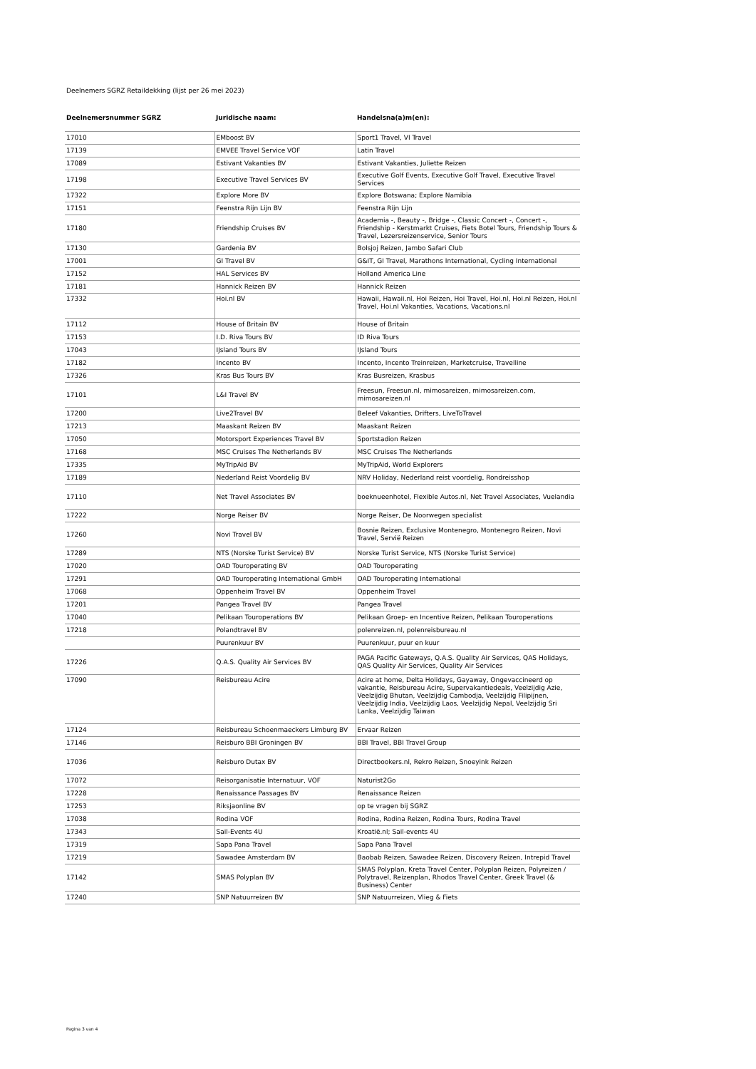Deelnemers SGRZ Retaildekking (lijst per 26 mei 2023)
| Deelnemersnummer SGRZ | Juridische naam: | Handelsna(a)m(en): |
| --- | --- | --- |
| 17010 | EMboost BV | Sport1 Travel, VI Travel |
| 17139 | EMVEE Travel Service VOF | Latin Travel |
| 17089 | Estivant Vakanties BV | Estivant Vakanties, Juliette Reizen |
| 17198 | Executive Travel Services BV | Executive Golf Events, Executive Golf Travel, Executive Travel Services |
| 17322 | Explore More BV | Explore Botswana; Explore Namibia |
| 17151 | Feenstra Rijn Lijn BV | Feenstra Rijn Lijn |
| 17180 | Friendship Cruises BV | Academia -, Beauty -, Bridge -, Classic Concert -, Concert -, Friendship - Kerstmarkt Cruises, Fiets Botel Tours, Friendship Tours & Travel, Lezersreizenservice, Senior Tours |
| 17130 | Gardenia BV | Bolsjoj Reizen, Jambo Safari Club |
| 17001 | GI Travel BV | G&IT, GI Travel, Marathons International, Cycling International |
| 17152 | HAL Services BV | Holland America Line |
| 17181 | Hannick Reizen BV | Hannick Reizen |
| 17332 | Hoi.nl BV | Hawaii, Hawaii.nl, Hoi Reizen, Hoi Travel, Hoi.nl, Hoi.nl Reizen, Hoi.nl Travel, Hoi.nl Vakanties, Vacations, Vacations.nl |
| 17112 | House of Britain BV | House of Britain |
| 17153 | I.D. Riva Tours BV | ID Riva Tours |
| 17043 | IJsland Tours BV | IJsland Tours |
| 17182 | Incento BV | Incento, Incento Treinreizen, Marketcruise, Travelline |
| 17326 | Kras Bus Tours BV | Kras Busreizen, Krasbus |
| 17101 | L&I Travel BV | Freesun, Freesun.nl, mimosareizen, mimosareizen.com, mimosareizen.nl |
| 17200 | Live2Travel BV | Beleef Vakanties, Drifters, LiveToTravel |
| 17213 | Maaskant Reizen BV | Maaskant Reizen |
| 17050 | Motorsport Experiences Travel BV | Sportstadion Reizen |
| 17168 | MSC Cruises The Netherlands BV | MSC Cruises The Netherlands |
| 17335 | MyTripAid BV | MyTripAid, World Explorers |
| 17189 | Nederland Reist Voordelig BV | NRV Holiday, Nederland reist voordelig, Rondreisshop |
| 17110 | Net Travel Associates BV | boeknueenhotel, Flexible Autos.nl, Net Travel Associates, Vuelandia |
| 17222 | Norge Reiser BV | Norge Reiser, De Noorwegen specialist |
| 17260 | Novi Travel BV | Bosnie Reizen, Exclusive Montenegro, Montenegro Reizen, Novi Travel, Servië Reizen |
| 17289 | NTS (Norske Turist Service) BV | Norske Turist Service, NTS (Norske Turist Service) |
| 17020 | OAD Touroperating BV | OAD Touroperating |
| 17291 | OAD Touroperating International GmbH | OAD Touroperating International |
| 17068 | Oppenheim Travel BV | Oppenheim Travel |
| 17201 | Pangea Travel BV | Pangea Travel |
| 17040 | Pelikaan Touroperations BV | Pelikaan Groep- en Incentive Reizen, Pelikaan Touroperations |
| 17218 | Polandtravel BV | polenreizen.nl, polenreisbureau.nl |
| | Puurenkuur BV | Puurenkuur, puur en kuur |
| 17226 | Q.A.S. Quality Air Services BV | PAGA Pacific Gateways, Q.A.S. Quality Air Services, QAS Holidays, QAS Quality Air Services, Quality Air Services |
| 17090 | Reisbureau Acire | Acire at home, Delta Holidays, Gayaway, Ongevaccineerd op vakantie, Reisbureau Acire, Supervakantiedeals, Veelzijdig Azie, Veelzijdig Bhutan, Veelzijdig Cambodja, Veelzijdig Filipijnen, Veelzijdig India, Veelzijdig Laos, Veelzijdig Nepal, Veelzijdig Sri Lanka, Veelzijdig Taiwan |
| 17124 | Reisbureau Schoenmaeckers Limburg BV | Ervaar Reizen |
| 17146 | Reisburo BBI Groningen BV | BBI Travel, BBI Travel Group |
| 17036 | Reisburo Dutax BV | Directbookers.nl, Rekro Reizen, Snoeyink Reizen |
| 17072 | Reisorganisatie Internatuur, VOF | Naturist2Go |
| 17228 | Renaissance Passages BV | Renaissance Reizen |
| 17253 | Riksjaonline BV | op te vragen bij SGRZ |
| 17038 | Rodina VOF | Rodina, Rodina Reizen, Rodina Tours, Rodina Travel |
| 17343 | Sail-Events 4U | Kroatië.nl; Sail-events 4U |
| 17319 | Sapa Pana Travel | Sapa Pana Travel |
| 17219 | Sawadee Amsterdam BV | Baobab Reizen, Sawadee Reizen, Discovery Reizen, Intrepid Travel |
| 17142 | SMAS Polyplan BV | SMAS Polyplan, Kreta Travel Center, Polyplan Reizen, Polyreizen / Polytravel, Reizenplan, Rhodos Travel Center, Greek Travel (& Business) Center |
| 17240 | SNP Natuurreizen BV | SNP Natuurreizen, Vlieg & Fiets |
Pagina 3 van 4